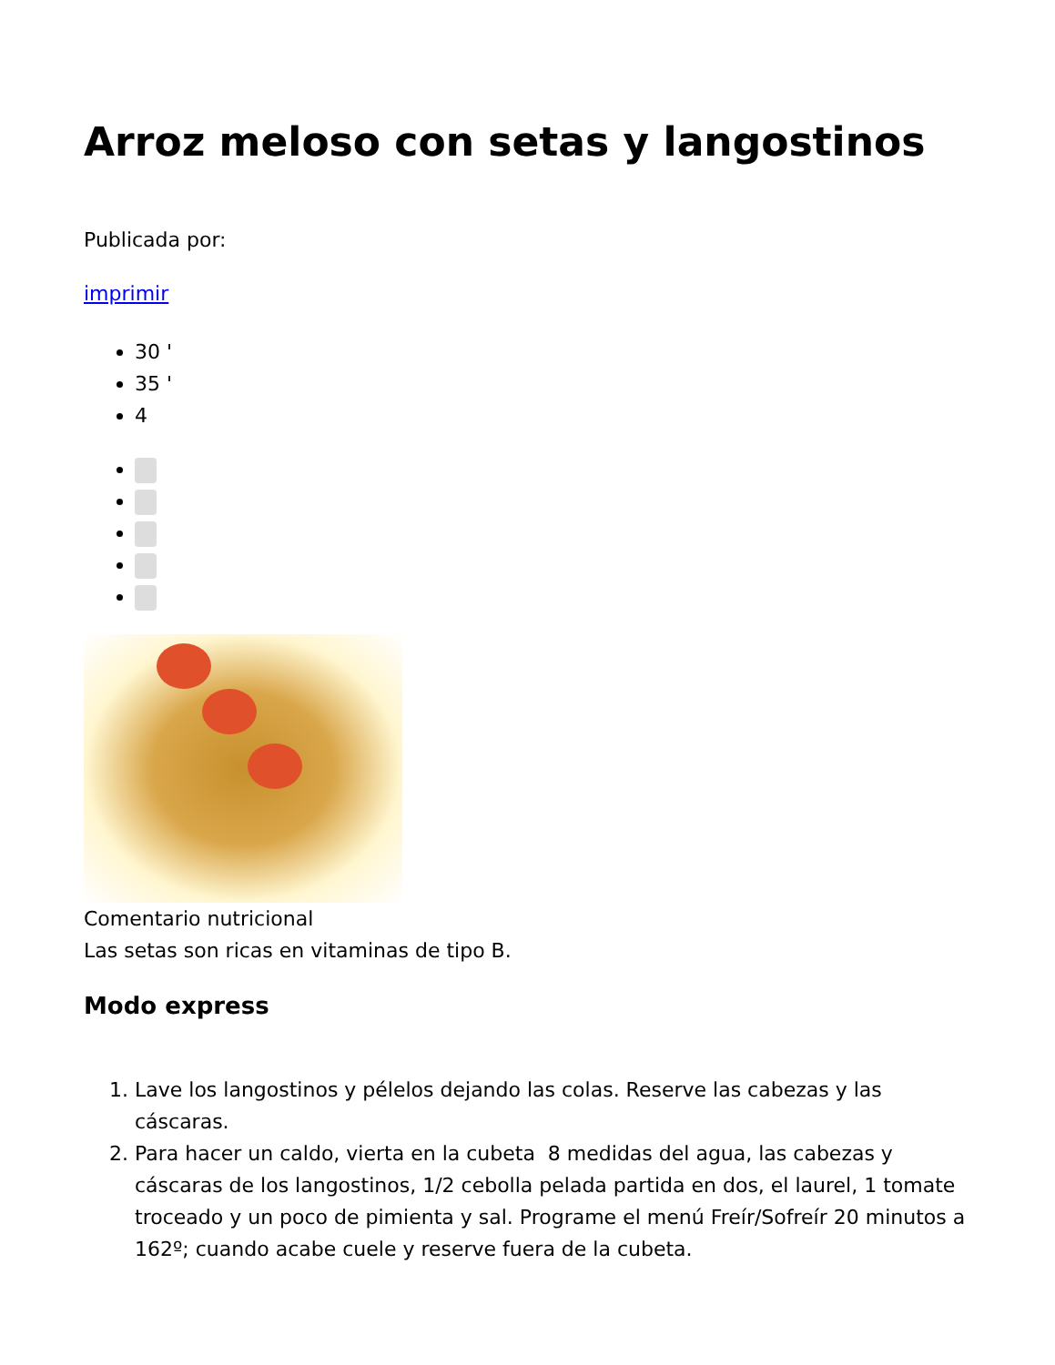Arroz meloso con setas y langostinos
Publicada por:
imprimir
30 '
35 '
4
Comentario nutricional
Las setas son ricas en vitaminas de tipo B.
Modo express
1. Lave los langostinos y pélelos dejando las colas. Reserve las cabezas y las cáscaras.
2. Para hacer un caldo, vierta en la cubeta 8 medidas del agua, las cabezas y cáscaras de los langostinos, 1/2 cebolla pelada partida en dos, el laurel, 1 tomate troceado y un poco de pimienta y sal. Programe el menú Freír/Sofreír 20 minutos a 162º; cuando acabe cuele y reserve fuera de la cubeta.